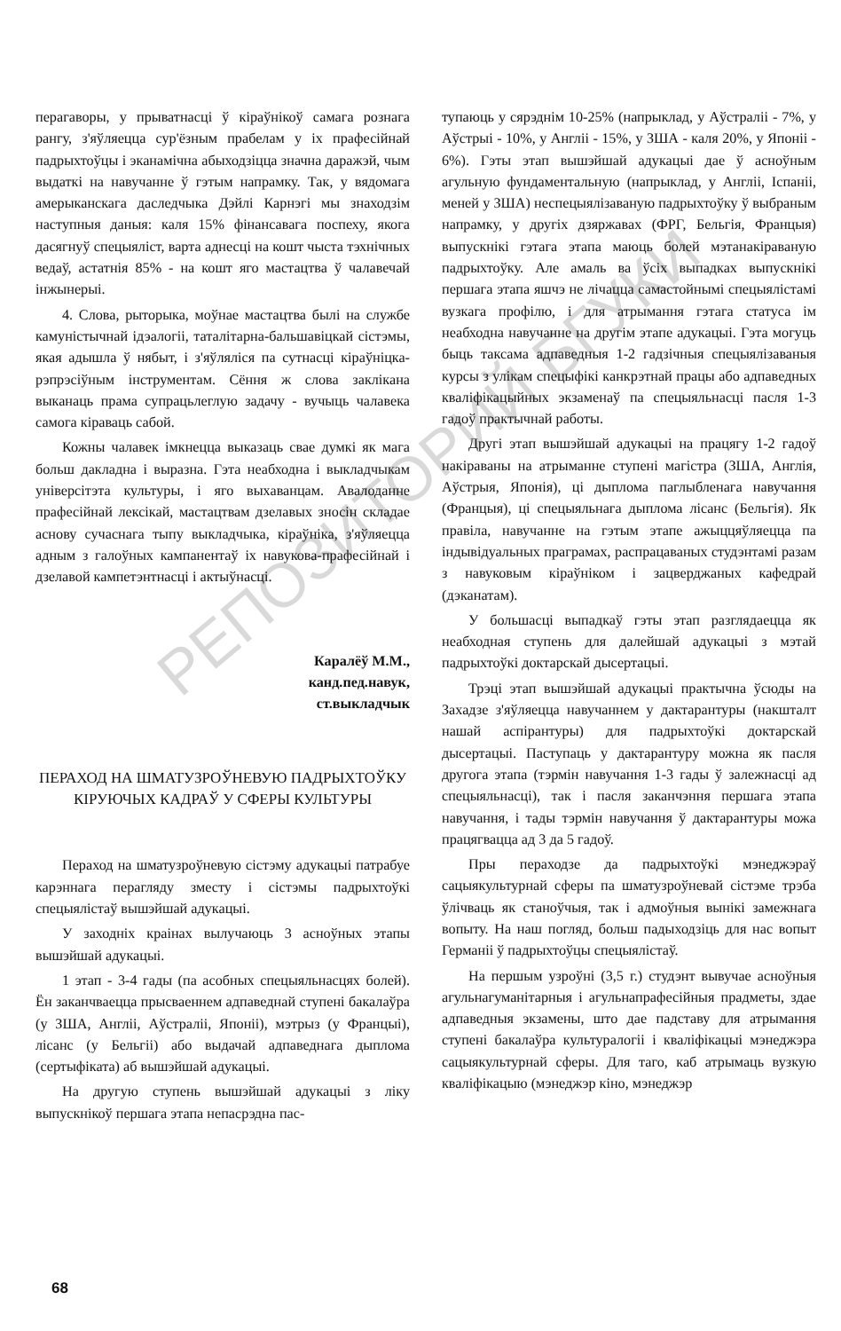РЕПОЗИТОРИЙ БГУКИ
перагаворы, у прыватнасці ў кіраўнікоў самага рознага рангу, з'яўляецца сур'ёзным прабелам у іх прафесійнай падрыхтоўцы і эканамічна абыходзіцца значна даражэй, чым выдаткі на навучанне ў гэтым напрамку. Так, у вядомага амерыканскага даследчыка Дэйлі Карнэгі мы знаходзім наступныя даныя: каля 15% фінансавага поспеху, якога дасягнуў спецыяліст, варта аднесці на кошт чыста тэхнічных ведаў, астатнія 85% - на кошт яго мастацтва ў чалавечай інжынерыі.
4. Слова, рыторыка, моўнае мастацтва былі на службе камуністычнай ідэалогіі, таталітарна-бальшавіцкай сістэмы, якая адышла ў нябыт, і з'яўляліся па сутнасці кіраўніцка-рэпрэсіўным інструментам. Сёння ж слова заклікана выканаць прама супрацьлеглую задачу - вучыць чалавека самога кіраваць сабой.
Кожны чалавек імкнецца выказаць свае думкі як мага больш дакладна і выразна. Гэта неабходна і выкладчыкам універсітэта культуры, і яго выхаванцам. Авалоданне прафесійнай лексікай, мастацтвам дзелавых зносін складае аснову сучаснага тыпу выкладчыка, кіраўніка, з'яўляецца адным з галоўных кампанентаў іх навукова-прафесійнай і дзелавой кампетэнтнасці і актыўнасці.
Каралёў М.М.,
канд.пед.навук,
ст.выкладчык
ПЕРАХОД НА ШМАТУЗРОЎНЕВУЮ ПАДРЫХТОЎКУ КІРУЮЧЫХ КАДРАЎ У СФЕРЫ КУЛЬТУРЫ
Пераход на шматузроўневую сістэму адукацыі патрабуе карэннага перагляду зместу і сістэмы падрыхтоўкі спецыялістаў вышэйшай адукацыі.
У заходніх краінах вылучаюць 3 асноўных этапы вышэйшай адукацыі.
1 этап - 3-4 гады (па асобных спецыяльнасцях болей). Ён заканчваецца прысваеннем адпаведнай ступені бакалаўра (у ЗША, Англіі, Аўстраліі, Японіі), мэтрыз (у Францыі), ліcанс (у Бельгіі) або выдачай адпаведнага дыплома (сертыфіката) аб вышэйшай адукацыі.
На другую ступень вышэйшай адукацыі з ліку выпускнікоў першага этапа непасрэдна пас-
тупаюць у сярэднім 10-25% (напрыклад, у Аўстраліі - 7%, у Аўстрыі - 10%, у Англіі - 15%, у ЗША - каля 20%, у Японіі - 6%). Гэты этап вышэйшай адукацыі дае ў асноўным агульную фундаментальную (напрыклад, у Англіі, Іспаніі, меней у ЗША) неспецыялізаваную падрыхтоўку ў выбраным напрамку, у другіх дзяржавах (ФРГ, Бельгія, Францыя) выпускнікі гэтага этапа маюць болей мэтанакіраваную падрыхтоўку. Але амаль ва ўсіх выпадках выпускнікі першага этапа яшчэ не лічацца самастойнымі спецыялістамі вузкага профілю, і для атрымання гэтага статуса ім неабходна навучанне на другім этапе адукацыі. Гэта могуць быць таксама адпаведныя 1-2 гадзічныя спецыялізаваныя курсы з улікам спецыфікі канкрэтнай працы або адпаведных кваліфікацыйных экзаменаў па спецыяльнасці пасля 1-3 гадоў практычнай работы.
Другі этап вышэйшай адукацыі на працягу 1-2 гадоў накіраваны на атрыманне ступені магістра (ЗША, Англія, Аўстрыя, Японія), ці дыплома паглыбленага навучання (Францыя), ці спецыяльнага дыплома ліcанс (Бельгія). Як правіла, навучанне на гэтым этапе ажыццяўляецца па індывідуальных праграмах, распрацаваных студэнтамі разам з навуковым кіраўніком і зацверджаных кафедрай (дэканатам).
У большасці выпадкаў гэты этап разглядаецца як неабходная ступень для далейшай адукацыі з мэтай падрыхтоўкі доктарскай дысертацыі.
Трэці этап вышэйшай адукацыі практычна ўсюды на Захадзе з'яўляецца навучаннем у дактарантуры (накшталт нашай аспірантуры) для падрыхтоўкі доктарскай дысертацыі. Паступаць у дактарантуру можна як пасля другога этапа (тэрмін навучання 1-3 гады ў залежнасці ад спецыяльнасці), так і пасля заканчэння першага этапа навучання, і тады тэрмін навучання ў дактарантуры можа працягвацца ад 3 да 5 гадоў.
Пры пераходзе да падрыхтоўкі мэнеджэраў сацыякультурнай сферы па шматузроўневай сістэме трэба ўлічваць як станоўчыя, так і адмоўныя вынікі замежнага вопыту. На наш погляд, больш падыходзіць для нас вопыт Германіі ў падрыхтоўцы спецыялістаў.
На першым узроўні (3,5 г.) студэнт вывучае асноўныя агульнагуманітарныя і агульнапрафесійныя прадметы, здае адпаведныя экзамены, што дае падставу для атрымання ступені бакалаўра культуралогіі і кваліфікацыі мэнеджэра сацыякультурнай сферы. Для таго, каб атрымаць вузкую кваліфікацыю (мэнеджэр кіно, мэнеджэр
68